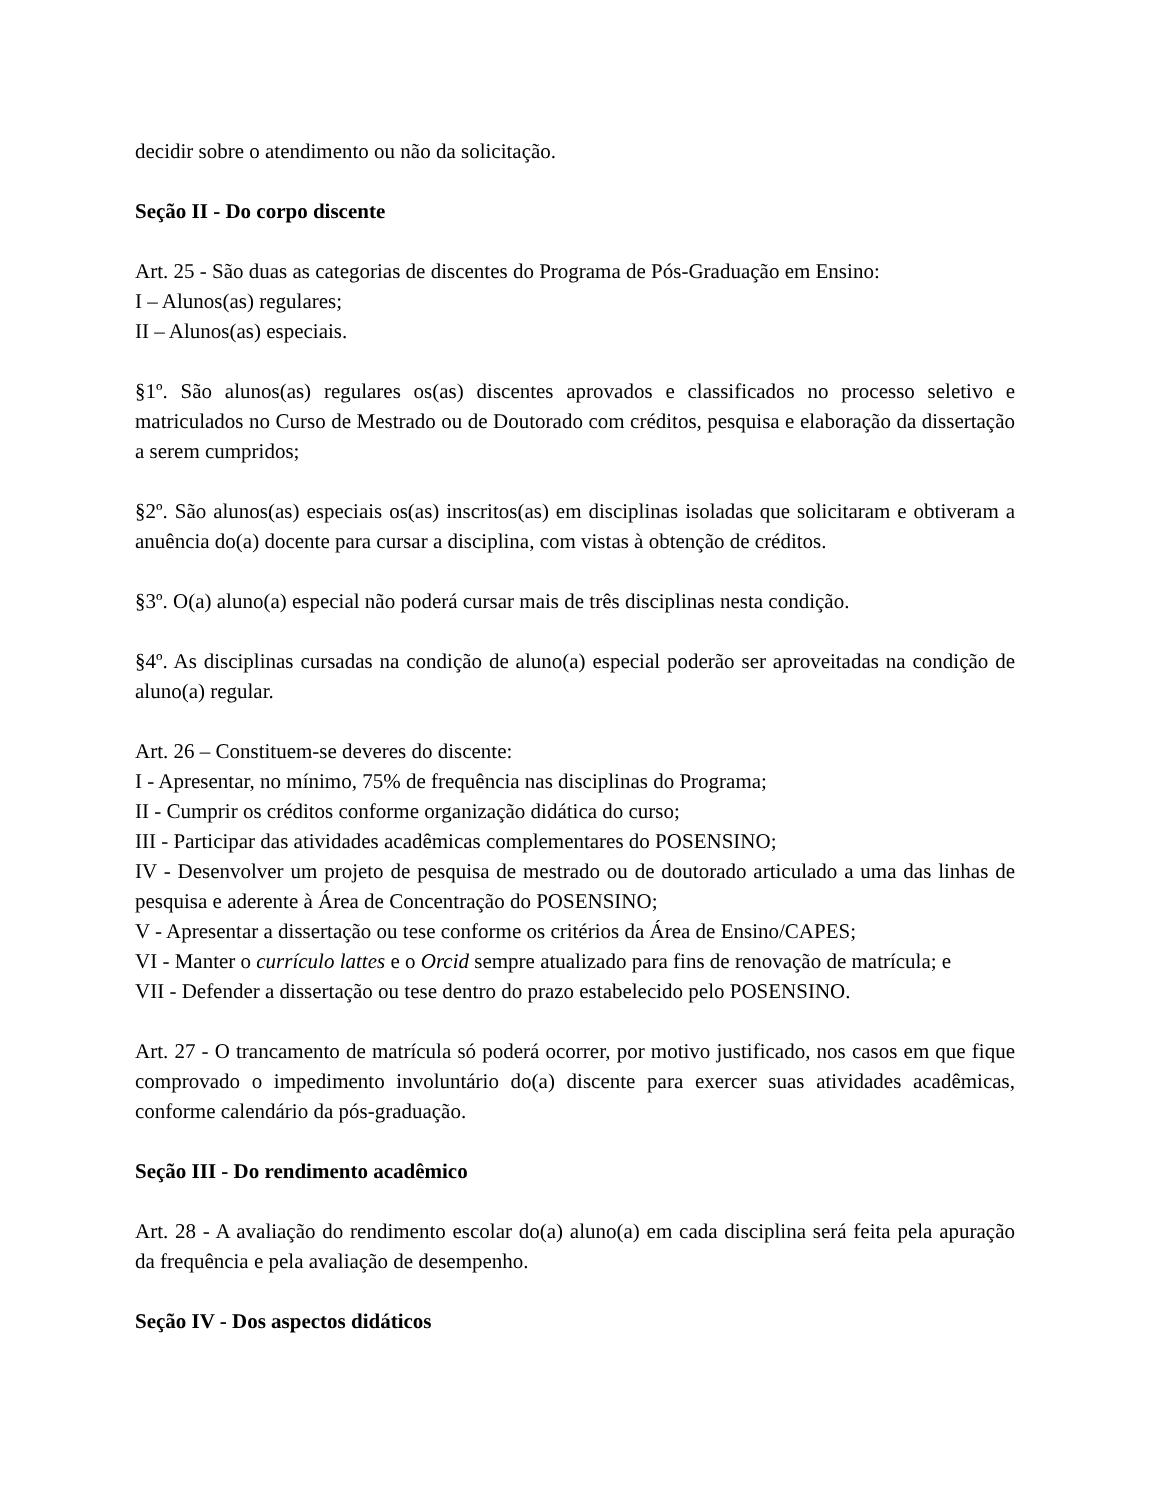decidir sobre o atendimento ou não da solicitação.
Seção II - Do corpo discente
Art. 25 - São duas as categorias de discentes do Programa de Pós-Graduação em Ensino:
I – Alunos(as) regulares;
II – Alunos(as) especiais.
§1º. São alunos(as) regulares os(as) discentes aprovados e classificados no processo seletivo e matriculados no Curso de Mestrado ou de Doutorado com créditos, pesquisa e elaboração da dissertação a serem cumpridos;
§2º. São alunos(as) especiais os(as) inscritos(as) em disciplinas isoladas que solicitaram e obtiveram a anuência do(a) docente para cursar a disciplina, com vistas à obtenção de créditos.
§3º. O(a) aluno(a) especial não poderá cursar mais de três disciplinas nesta condição.
§4º. As disciplinas cursadas na condição de aluno(a) especial poderão ser aproveitadas na condição de aluno(a) regular.
Art. 26 – Constituem-se deveres do discente:
I - Apresentar, no mínimo, 75% de frequência nas disciplinas do Programa;
II - Cumprir os créditos conforme organização didática do curso;
III - Participar das atividades acadêmicas complementares do POSENSINO;
IV - Desenvolver um projeto de pesquisa de mestrado ou de doutorado articulado a uma das linhas de pesquisa e aderente à Área de Concentração do POSENSINO;
V - Apresentar a dissertação ou tese conforme os critérios da Área de Ensino/CAPES;
VI - Manter o currículo lattes e o Orcid sempre atualizado para fins de renovação de matrícula; e
VII - Defender a dissertação ou tese dentro do prazo estabelecido pelo POSENSINO.
Art. 27 - O trancamento de matrícula só poderá ocorrer, por motivo justificado, nos casos em que fique comprovado o impedimento involuntário do(a) discente para exercer suas atividades acadêmicas, conforme calendário da pós-graduação.
Seção III - Do rendimento acadêmico
Art. 28 - A avaliação do rendimento escolar do(a) aluno(a) em cada disciplina será feita pela apuração da frequência e pela avaliação de desempenho.
Seção IV - Dos aspectos didáticos